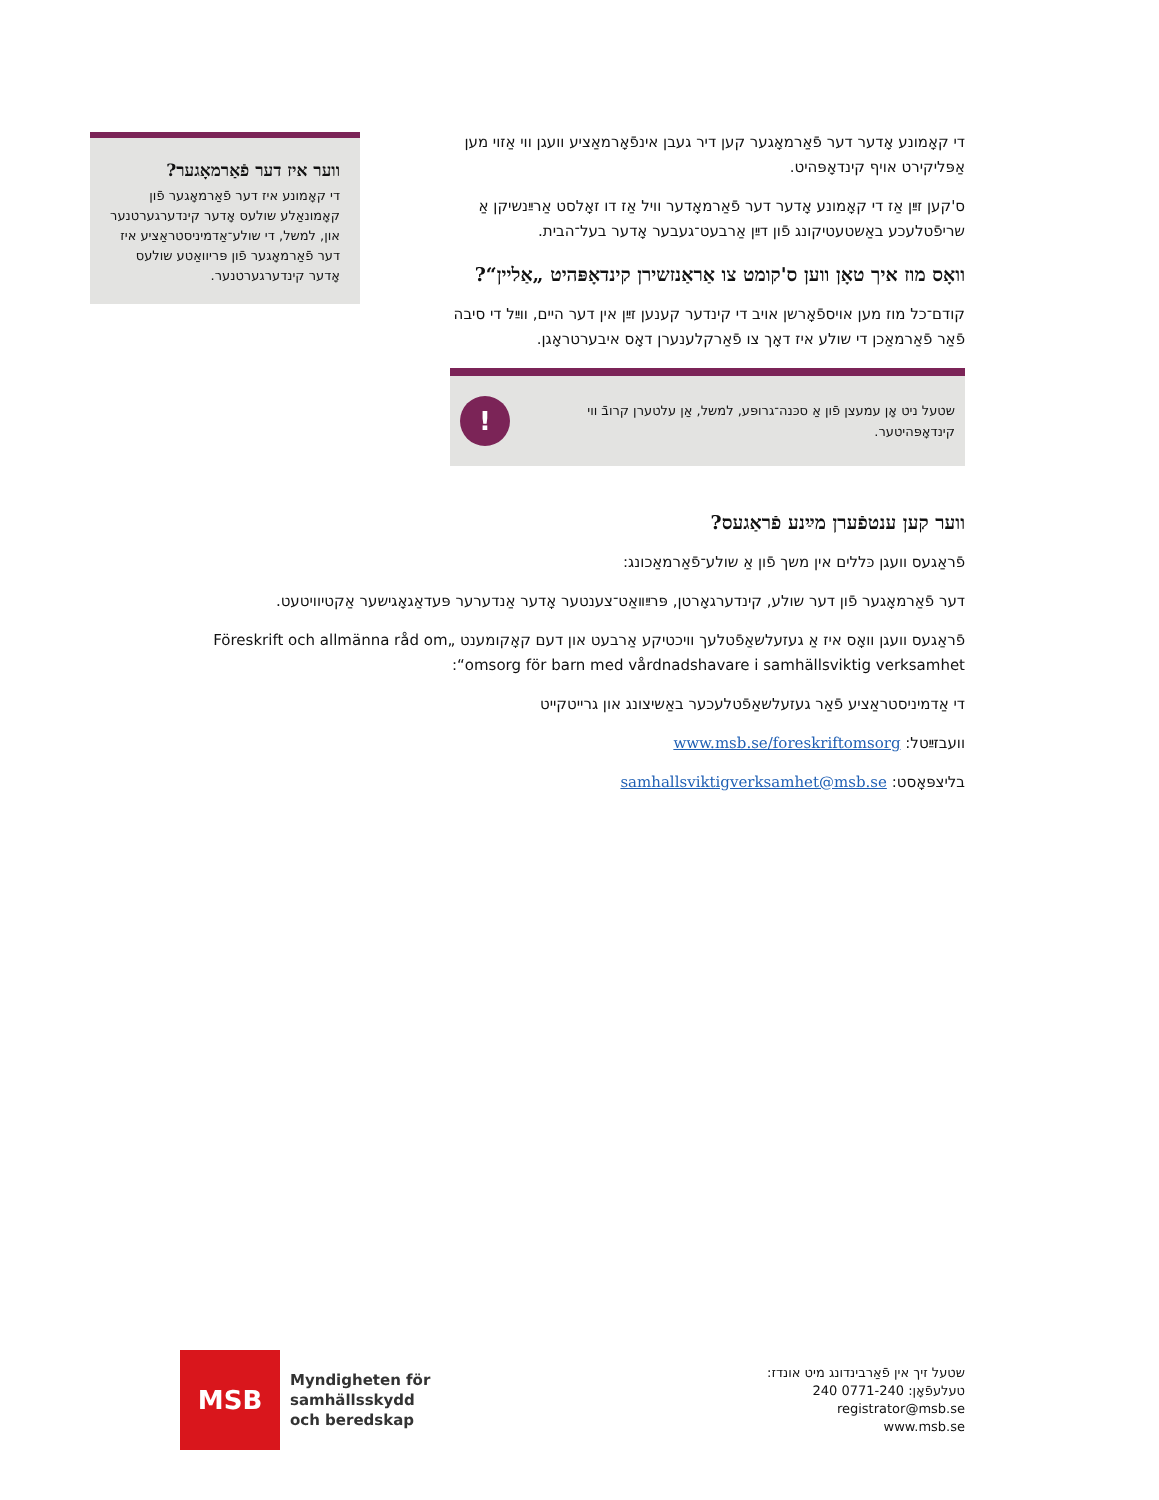די קאָמונע אָדער דער פֿאַרמאָגער קען דיר געבן אינפֿאָרמאַציע וועגן ווי אַזוי מען אַפּליקירט אויף קינדאָפּהיט.
ס'קען זײַן אַז די קאָמונע אָדער דער פֿאַרמאָדער וויל אַז דו זאָלסט אַרײַנשיקן אַ שריפֿטלעכע באַשטעטיקונג פֿון דײַן אַרבעט־געבער אָדער בעל־הבית.
וואָס מוז איך טאָן ווען ס'קומט צו אַראַנזשירן קינדאָפּהיט „אַליין“?
קודם־כל מוז מען אויספֿאָרשן אויב די קינדער קענען זײַן אין דער היים, ווײַל די סיבה פֿאַר פֿאַרמאַכן די שולע איז דאָך צו פֿאַרקלענערן דאָס איבערטראָגן.
שטעל ניט אָן עמעצן פֿון אַ סכּנה־גרופּע, למשל, אַן עלטערן קרובֿ ווי קינדאָפּהיטער.
!
ווער קען ענטפֿערן מײַנע פֿראַגעס?
פֿראַגעס וועגן כּללים אין משך פֿון אַ שולע־פֿאַרמאַכונג:
דער פֿאַרמאָגער פֿון דער שולע, קינדערגאָרטן, פּרײַװאַט־צענטער אָדער אַנדערער פּעדאַגאָגישער אַקטיוויטעט.
פֿראַגעס וועגן וואָס איז אַ געזעלשאַפֿטלעך וויכטיקע אַרבעט און דעם קאָקומענט „Föreskrift och allmänna råd om omsorg för barn med vårdnadshavare i samhällsviktig verksamhet“:
די אַדמיניסטראַציע פֿאַר געזעלשאַפֿטלעכער באַשיצונג און גרייטקייט
וועבזײַטל: www.msb.se/foreskriftomsorg
בליצפּאָסט: samhallsviktigverksamhet@msb.se
ווער איז דער פֿאַרמאָגער?
די קאָמונע איז דער פֿאַרמאָגער פֿון קאָמונאַלע שולעס אָדער קינדערגערטנער און, למשל, די שולע־אַדמיניסטראַציע איז דער פֿאַרמאָגער פֿון פּריוואַטע שולעס אָדער קינדערגערטנער.
MSB
Myndigheten för
samhällsskydd
och beredskap
שטעל זיך אין פֿאַרבינדונג מיט אונדז:
טעלעפֿאָן: 0771-240 240
registrator@msb.se
www.msb.se